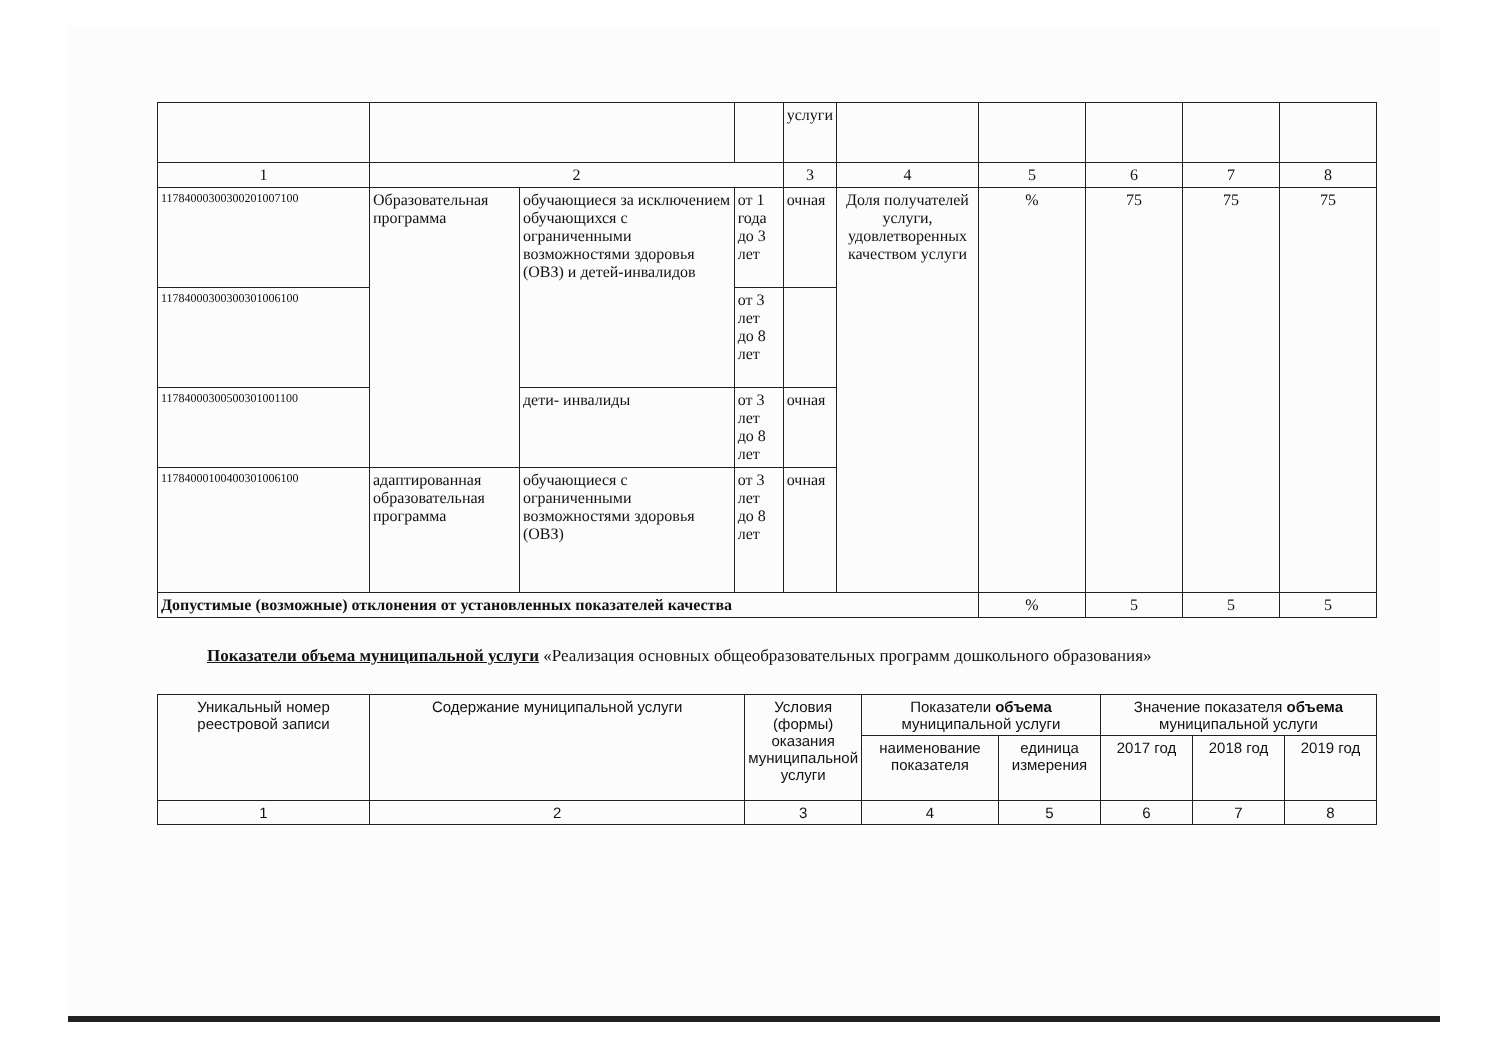| | | | | услуги | | | | | |
| 1 | 2 | | | 3 | 4 | 5 | 6 | 7 | 8 |
| 117840003003002010071​00 | Образовательная программа | обучающиеся за исключением обучающихся с ограниченными возможностями здоровья (ОВЗ) и детей-инвалидов | от 1 года до 3 лет | очная | Доля получателей услуги, удовлетворенных качеством услуги | % | 75 | 75 | 75 |
| 11784000300300301006100 | | | от 3 лет до 8 лет | | | | | | |
| 11784000300500301001100 | | дети- инвалиды | от 3 лет до 8 лет | очная | | | | | |
| 11784000100400301006100 | адаптированная образовательная программа | обучающиеся с ограниченными возможностями здоровья (ОВЗ) | от 3 лет до 8 лет | очная | | | | | |
| Допустимые (возможные) отклонения от установленных показателей качества | | | | | | % | 5 | 5 | 5 |
Показатели объема муниципальной услуги «Реализация основных общеобразовательных программ дошкольного образования»
| Уникальный номер реестровой записи | Содержание муниципальной услуги | Условия (формы) оказания муниципальной услуги | Показатели объема муниципальной услуги | | Значение показателя объема муниципальной услуги | | |
| | | | наименование показателя | единица измерения | 2017 год | 2018 год | 2019 год |
| 1 | 2 | 3 | 4 | 5 | 6 | 7 | 8 |